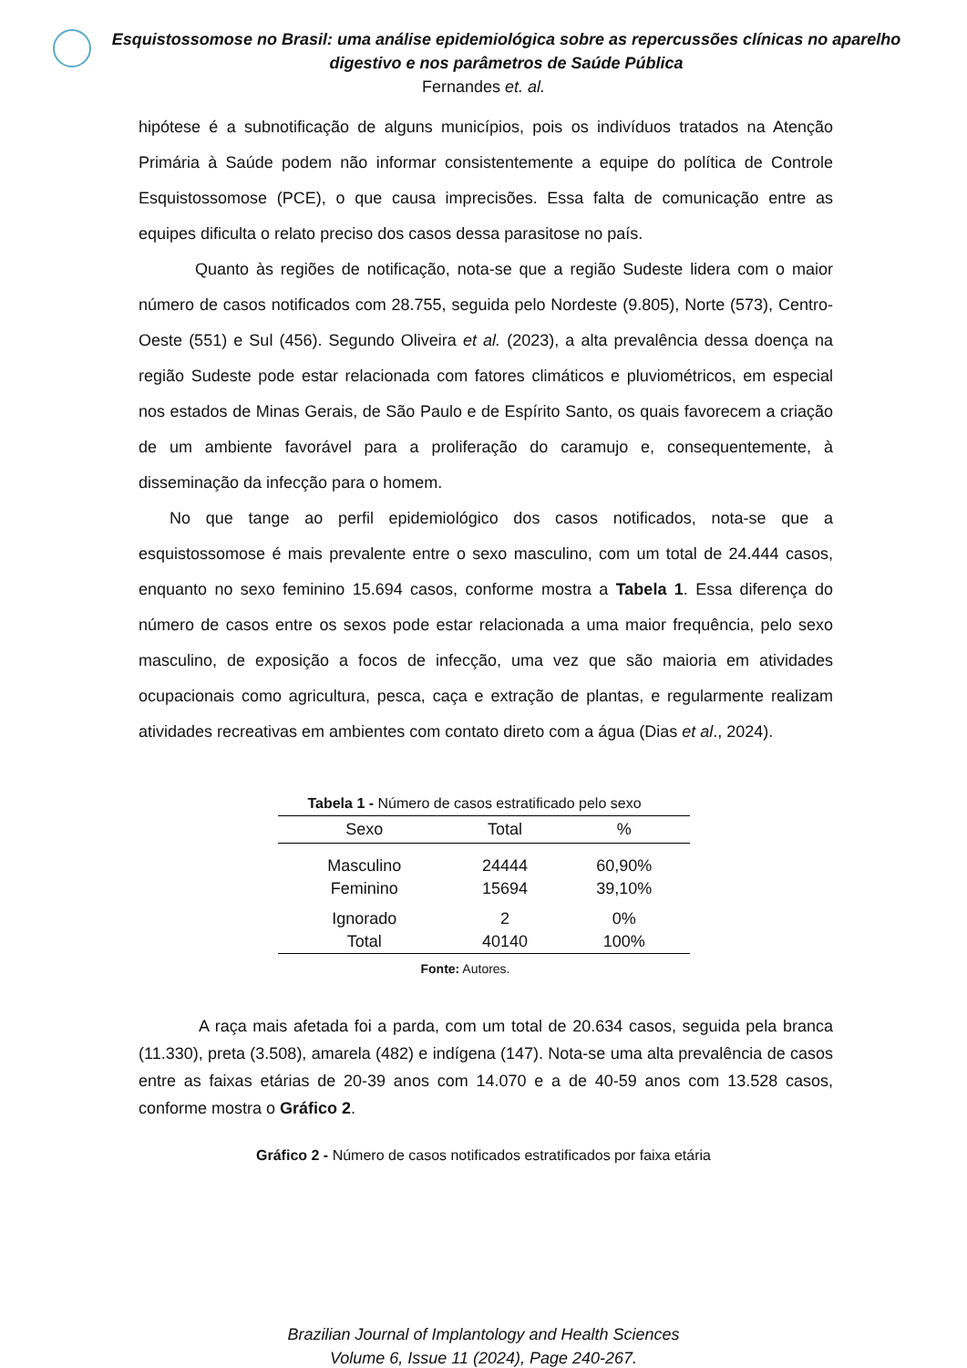Esquistossomose no Brasil: uma análise epidemiológica sobre as repercussões clínicas no aparelho digestivo e nos parâmetros de Saúde Pública
Fernandes et. al.
hipótese é a subnotificação de alguns municípios, pois os indivíduos tratados na Atenção Primária à Saúde podem não informar consistentemente a equipe do política de Controle Esquistossomose (PCE), o que causa imprecisões. Essa falta de comunicação entre as equipes dificulta o relato preciso dos casos dessa parasitose no país.
Quanto às regiões de notificação, nota-se que a região Sudeste lidera com o maior número de casos notificados com 28.755, seguida pelo Nordeste (9.805), Norte (573), Centro-Oeste (551) e Sul (456). Segundo Oliveira et al. (2023), a alta prevalência dessa doença na região Sudeste pode estar relacionada com fatores climáticos e pluviométricos, em especial nos estados de Minas Gerais, de São Paulo e de Espírito Santo, os quais favorecem a criação de um ambiente favorável para a proliferação do caramujo e, consequentemente, à disseminação da infecção para o homem.
No que tange ao perfil epidemiológico dos casos notificados, nota-se que a esquistossomose é mais prevalente entre o sexo masculino, com um total de 24.444 casos, enquanto no sexo feminino 15.694 casos, conforme mostra a Tabela 1. Essa diferença do número de casos entre os sexos pode estar relacionada a uma maior frequência, pelo sexo masculino, de exposição a focos de infecção, uma vez que são maioria em atividades ocupacionais como agricultura, pesca, caça e extração de plantas, e regularmente realizam atividades recreativas em ambientes com contato direto com a água (Dias et al., 2024).
Tabela 1 - Número de casos estratificado pelo sexo
| Sexo | Total | % |
| --- | --- | --- |
| Masculino | 24444 | 60,90% |
| Feminino | 15694 | 39,10% |
| Ignorado | 2 | 0% |
| Total | 40140 | 100% |
Fonte: Autores.
A raça mais afetada foi a parda, com um total de 20.634 casos, seguida pela branca (11.330), preta (3.508), amarela (482) e indígena (147). Nota-se uma alta prevalência de casos entre as faixas etárias de 20-39 anos com 14.070 e a de 40-59 anos com 13.528 casos, conforme mostra o Gráfico 2.
Gráfico 2 - Número de casos notificados estratificados por faixa etária
Brazilian Journal of Implantology and Health Sciences
Volume 6, Issue 11 (2024), Page 240-267.